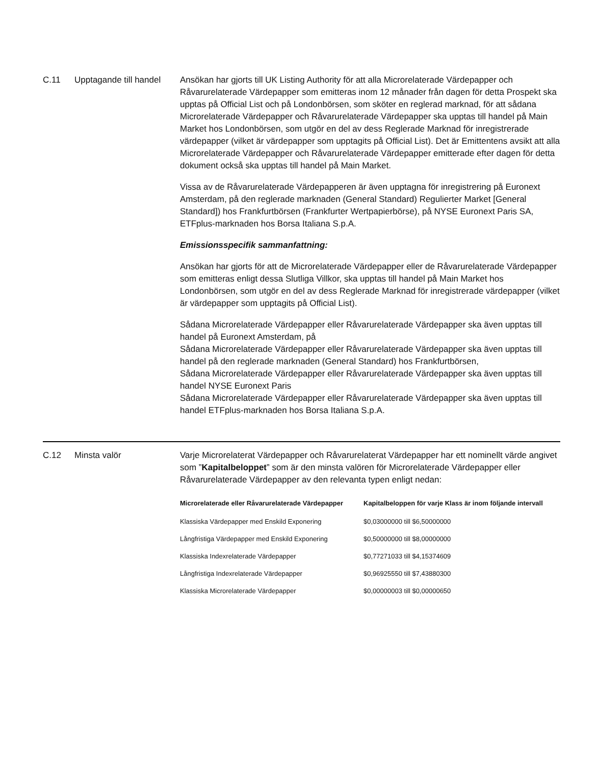C.11 Upptagande till handel
Ansökan har gjorts till UK Listing Authority för att alla Microrelaterade Värdepapper och Råvarurelaterade Värdepapper som emitteras inom 12 månader från dagen för detta Prospekt ska upptas på Official List och på Londonbörsen, som sköter en reglerad marknad, för att sådana Microrelaterade Värdepapper och Råvarurelaterade Värdepapper ska upptas till handel på Main Market hos Londonbörsen, som utgör en del av dess Reglerade Marknad för inregistrerade värdepapper (vilket är värdepapper som upptagits på Official List). Det är Emittentens avsikt att alla Microrelaterade Värdepapper och Råvarurelaterade Värdepapper emitterade efter dagen för detta dokument också ska upptas till handel på Main Market.
Vissa av de Råvarurelaterade Värdepapperen är även upptagna för inregistrering på Euronext Amsterdam, på den reglerade marknaden (General Standard) Regulierter Market [General Standard]) hos Frankfurtbörsen (Frankfurter Wertpapierbörse), på NYSE Euronext Paris SA, ETFplus-marknaden hos Borsa Italiana S.p.A.
Emissionsspecifik sammanfattning:
Ansökan har gjorts för att de Microrelaterade Värdepapper eller de Råvarurelaterade Värdepapper som emitteras enligt dessa Slutliga Villkor, ska upptas till handel på Main Market hos Londonbörsen, som utgör en del av dess Reglerade Marknad för inregistrerade värdepapper (vilket är värdepapper som upptagits på Official List).
Sådana Microrelaterade Värdepapper eller Råvarurelaterade Värdepapper ska även upptas till handel på Euronext Amsterdam, på
Sådana Microrelaterade Värdepapper eller Råvarurelaterade Värdepapper ska även upptas till handel på den reglerade marknaden (General Standard) hos Frankfurtbörsen,
Sådana Microrelaterade Värdepapper eller Råvarurelaterade Värdepapper ska även upptas till handel NYSE Euronext Paris
Sådana Microrelaterade Värdepapper eller Råvarurelaterade Värdepapper ska även upptas till handel ETFplus-marknaden hos Borsa Italiana S.p.A.
C.12 Minsta valör Varje Microrelaterat Värdepapper och Råvarurelaterat Värdepapper har ett nominellt värde angivet som ”Kapitalbeloppet” som är den minsta valören för Microrelaterade Värdepapper eller Råvarurelaterade Värdepapper av den relevanta typen enligt nedan:
| Microrelaterade eller Råvarurelaterade Värdepapper | Kapitalbeloppen för varje Klass är inom följande intervall |
| --- | --- |
| Klassiska Värdepapper med Enskild Exponering | $0,03000000 till $6,50000000 |
| Långfristiga Värdepapper med Enskild Exponering | $0,50000000 till $8,00000000 |
| Klassiska Indexrelaterade Värdepapper | $0,77271033 till $4,15374609 |
| Långfristiga Indexrelaterade Värdepapper | $0,96925550 till $7,43880300 |
| Klassiska Microrelaterade Värdepapper | $0,00000003 till $0,00000650 |